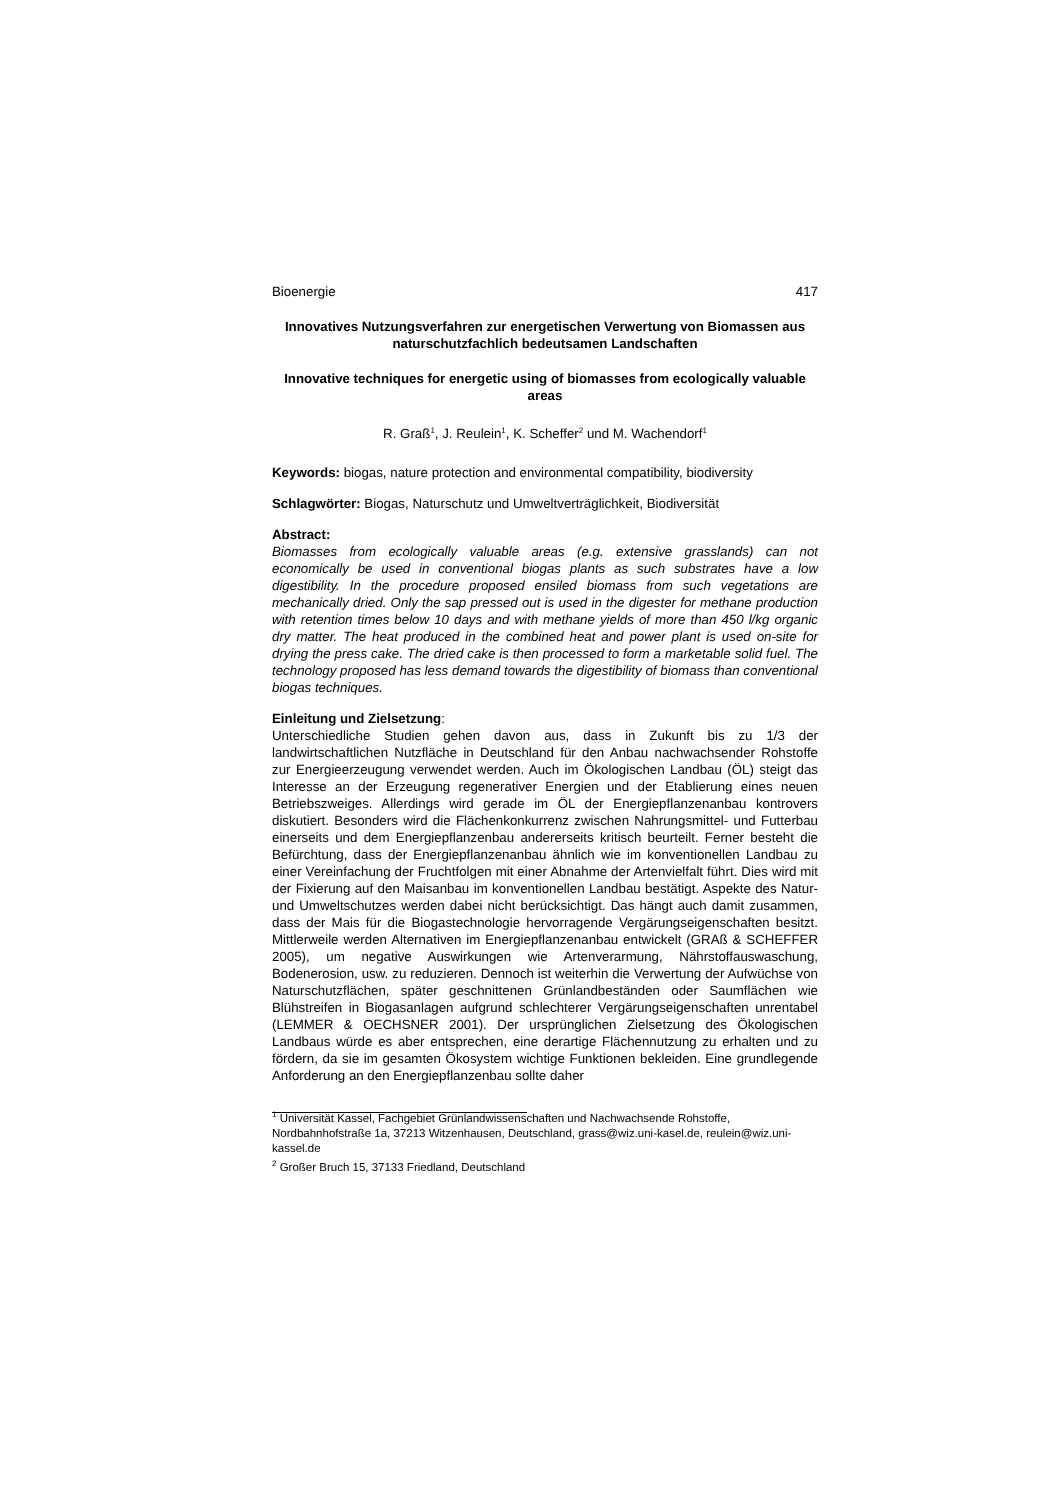Bioenergie 417
Innovatives Nutzungsverfahren zur energetischen Verwertung von Biomassen aus naturschutzfachlich bedeutsamen Landschaften
Innovative techniques for energetic using of biomasses from ecologically valuable areas
R. Graß<sup>1</sup>, J. Reulein<sup>1</sup>, K. Scheffer<sup>2</sup> und M. Wachendorf<sup>1</sup>
Keywords: biogas, nature protection and environmental compatibility, biodiversity
Schlagwörter: Biogas, Naturschutz und Umweltverträglichkeit, Biodiversität
Abstract:
Biomasses from ecologically valuable areas (e.g. extensive grasslands) can not economically be used in conventional biogas plants as such substrates have a low digestibility. In the procedure proposed ensiled biomass from such vegetations are mechanically dried. Only the sap pressed out is used in the digester for methane production with retention times below 10 days and with methane yields of more than 450 l/kg organic dry matter. The heat produced in the combined heat and power plant is used on-site for drying the press cake. The dried cake is then processed to form a marketable solid fuel. The technology proposed has less demand towards the digestibility of biomass than conventional biogas techniques.
Einleitung und Zielsetzung:
Unterschiedliche Studien gehen davon aus, dass in Zukunft bis zu 1/3 der landwirtschaftlichen Nutzfläche in Deutschland für den Anbau nachwachsender Rohstoffe zur Energieerzeugung verwendet werden. Auch im Ökologischen Landbau (ÖL) steigt das Interesse an der Erzeugung regenerativer Energien und der Etablierung eines neuen Betriebszweiges. Allerdings wird gerade im ÖL der Energiepflanzenanbau kontrovers diskutiert. Besonders wird die Flächenkonkurrenz zwischen Nahrungsmittel- und Futterbau einerseits und dem Energiepflanzenbau andererseits kritisch beurteilt. Ferner besteht die Befürchtung, dass der Energiepflanzenanbau ähnlich wie im konventionellen Landbau zu einer Vereinfachung der Fruchtfolgen mit einer Abnahme der Artenvielfalt führt. Dies wird mit der Fixierung auf den Maisanbau im konventionellen Landbau bestätigt. Aspekte des Natur- und Umweltschutzes werden dabei nicht berücksichtigt. Das hängt auch damit zusammen, dass der Mais für die Biogastechnologie hervorragende Vergärungseigenschaften besitzt. Mittlerweile werden Alternativen im Energiepflanzenanbau entwickelt (GRAß & SCHEFFER 2005), um negative Auswirkungen wie Artenverarmung, Nährstoffauswaschung, Bodenerosion, usw. zu reduzieren. Dennoch ist weiterhin die Verwertung der Aufwüchse von Naturschutzflächen, später geschnittenen Grünlandbeständen oder Saumflächen wie Blühstreifen in Biogasanlagen aufgrund schlechterer Vergärungseigenschaften unrentabel (LEMMER & OECHSNER 2001). Der ursprünglichen Zielsetzung des Ökologischen Landbaus würde es aber entsprechen, eine derartige Flächennutzung zu erhalten und zu fördern, da sie im gesamten Ökosystem wichtige Funktionen bekleiden. Eine grundlegende Anforderung an den Energiepflanzenbau sollte daher
<sup>1</sup> Universität Kassel, Fachgebiet Grünlandwissenschaften und Nachwachsende Rohstoffe, Nordbahnhofstraße 1a, 37213 Witzenhausen, Deutschland, grass@wiz.uni-kasel.de, reulein@wiz.uni-kassel.de
<sup>2</sup> Großer Bruch 15, 37133 Friedland, Deutschland